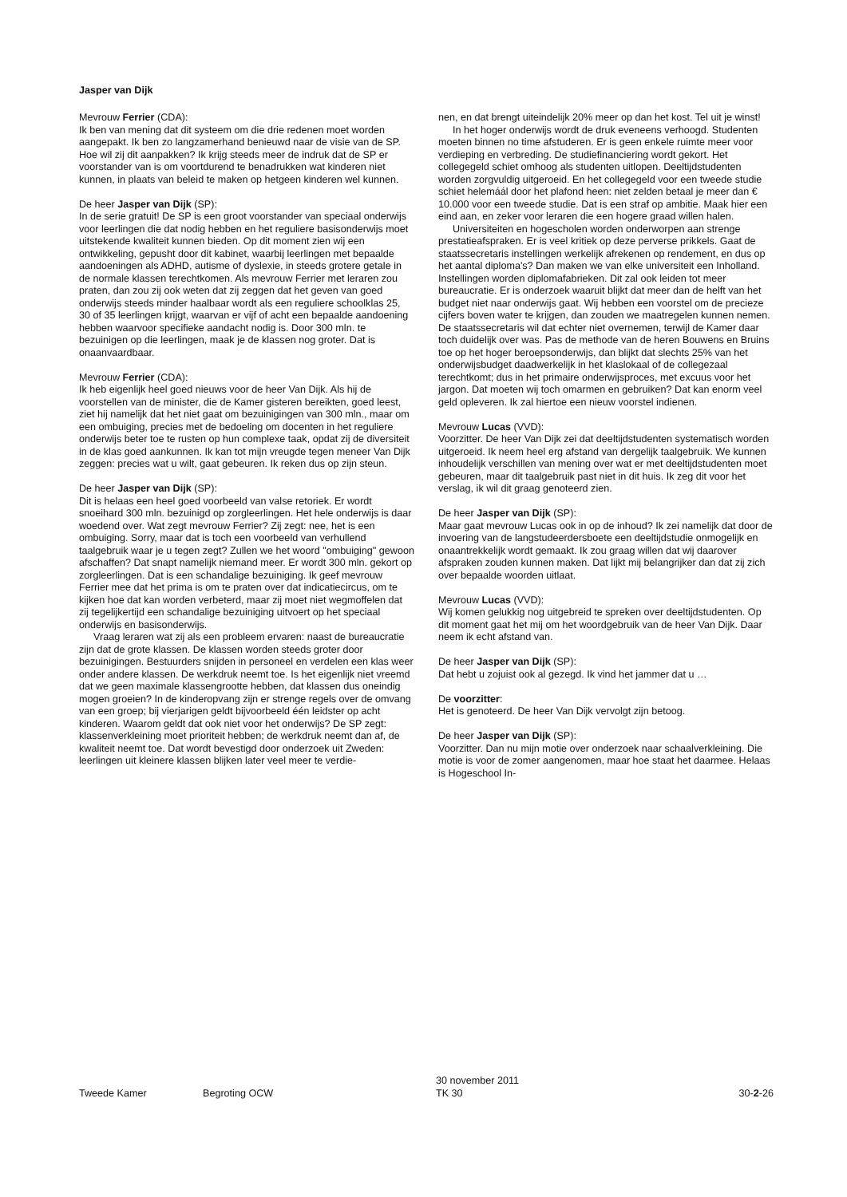Jasper van Dijk
Mevrouw Ferrier (CDA):
Ik ben van mening dat dit systeem om die drie redenen moet worden aangepakt. Ik ben zo langzamerhand benieuwd naar de visie van de SP. Hoe wil zij dit aanpakken? Ik krijg steeds meer de indruk dat de SP er voorstander van is om voortdurend te benadrukken wat kinderen niet kunnen, in plaats van beleid te maken op hetgeen kinderen wel kunnen.
De heer Jasper van Dijk (SP):
In de serie gratuit! De SP is een groot voorstander van speciaal onderwijs voor leerlingen die dat nodig hebben en het reguliere basisonderwijs moet uitstekende kwaliteit kunnen bieden. Op dit moment zien wij een ontwikkeling, gepusht door dit kabinet, waarbij leerlingen met bepaalde aandoeningen als ADHD, autisme of dyslexie, in steeds grotere getale in de normale klassen terechtkomen. Als mevrouw Ferrier met leraren zou praten, dan zou zij ook weten dat zij zeggen dat het geven van goed onderwijs steeds minder haalbaar wordt als een reguliere schoolklas 25, 30 of 35 leerlingen krijgt, waarvan er vijf of acht een bepaalde aandoening hebben waarvoor specifieke aandacht nodig is. Door 300 mln. te bezuinigen op die leerlingen, maak je de klassen nog groter. Dat is onaanvaardbaar.
Mevrouw Ferrier (CDA):
Ik heb eigenlijk heel goed nieuws voor de heer Van Dijk. Als hij de voorstellen van de minister, die de Kamer gisteren bereikten, goed leest, ziet hij namelijk dat het niet gaat om bezuinigingen van 300 mln., maar om een ombuiging, precies met de bedoeling om docenten in het reguliere onderwijs beter toe te rusten op hun complexe taak, opdat zij de diversiteit in de klas goed aankunnen. Ik kan tot mijn vreugde tegen meneer Van Dijk zeggen: precies wat u wilt, gaat gebeuren. Ik reken dus op zijn steun.
De heer Jasper van Dijk (SP):
Dit is helaas een heel goed voorbeeld van valse retoriek. Er wordt snoeihard 300 mln. bezuinigd op zorgleerlingen. Het hele onderwijs is daar woedend over. Wat zegt mevrouw Ferrier? Zij zegt: nee, het is een ombuiging. Sorry, maar dat is toch een voorbeeld van verhullend taalgebruik waar je u tegen zegt? Zullen we het woord "ombuiging" gewoon afschaffen? Dat snapt namelijk niemand meer. Er wordt 300 mln. gekort op zorgleerlingen. Dat is een schandalige bezuiniging. Ik geef mevrouw Ferrier mee dat het prima is om te praten over dat indicatiecircus, om te kijken hoe dat kan worden verbeterd, maar zij moet niet wegmoffelen dat zij tegelijkertijd een schandalige bezuiniging uitvoert op het speciaal onderwijs en basisonderwijs.
Vraag leraren wat zij als een probleem ervaren: naast de bureaucratie zijn dat de grote klassen. De klassen worden steeds groter door bezuinigingen. Bestuurders snijden in personeel en verdelen een klas weer onder andere klassen. De werkdruk neemt toe. Is het eigenlijk niet vreemd dat we geen maximale klassengrootte hebben, dat klassen dus oneindig mogen groeien? In de kinderopvang zijn er strenge regels over de omvang van een groep; bij vierjarigen geldt bijvoorbeeld één leidster op acht kinderen. Waarom geldt dat ook niet voor het onderwijs? De SP zegt: klassenverkleining moet prioriteit hebben; de werkdruk neemt dan af, de kwaliteit neemt toe. Dat wordt bevestigd door onderzoek uit Zweden: leerlingen uit kleinere klassen blijken later veel meer te verdie-
nen, en dat brengt uiteindelijk 20% meer op dan het kost. Tel uit je winst!
In het hoger onderwijs wordt de druk eveneens verhoogd. Studenten moeten binnen no time afstuderen. Er is geen enkele ruimte meer voor verdieping en verbreding. De studiefinanciering wordt gekort. Het collegegeld schiet omhoog als studenten uitlopen. Deeltijdstudenten worden zorgvuldig uitgeroeid. En het collegegeld voor een tweede studie schiet helemáál door het plafond heen: niet zelden betaal je meer dan € 10.000 voor een tweede studie. Dat is een straf op ambitie. Maak hier een eind aan, en zeker voor leraren die een hogere graad willen halen.
Universiteiten en hogescholen worden onderworpen aan strenge prestatieafspraken. Er is veel kritiek op deze perverse prikkels. Gaat de staatssecretaris instellingen werkelijk afrekenen op rendement, en dus op het aantal diploma's? Dan maken we van elke universiteit een Inholland. Instellingen worden diplomafabrieken. Dit zal ook leiden tot meer bureaucratie. Er is onderzoek waaruit blijkt dat meer dan de helft van het budget niet naar onderwijs gaat. Wij hebben een voorstel om de precieze cijfers boven water te krijgen, dan zouden we maatregelen kunnen nemen. De staatssecretaris wil dat echter niet overnemen, terwijl de Kamer daar toch duidelijk over was. Pas de methode van de heren Bouwens en Bruins toe op het hoger beroepsonderwijs, dan blijkt dat slechts 25% van het onderwijsbudget daadwerkelijk in het klaslokaal of de collegezaal terechtkomt; dus in het primaire onderwijsproces, met excuus voor het jargon. Dat moeten wij toch omarmen en gebruiken? Dat kan enorm veel geld opleveren. Ik zal hiertoe een nieuw voorstel indienen.
Mevrouw Lucas (VVD):
Voorzitter. De heer Van Dijk zei dat deeltijdstudenten systematisch worden uitgeroeid. Ik neem heel erg afstand van dergelijk taalgebruik. We kunnen inhoudelijk verschillen van mening over wat er met deeltijdstudenten moet gebeuren, maar dit taalgebruik past niet in dit huis. Ik zeg dit voor het verslag, ik wil dit graag genoteerd zien.
De heer Jasper van Dijk (SP):
Maar gaat mevrouw Lucas ook in op de inhoud? Ik zei namelijk dat door de invoering van de langstudeerdersboete een deeltijdstudie onmogelijk en onaantrekkelijk wordt gemaakt. Ik zou graag willen dat wij daarover afspraken zouden kunnen maken. Dat lijkt mij belangrijker dan dat zij zich over bepaalde woorden uitlaat.
Mevrouw Lucas (VVD):
Wij komen gelukkig nog uitgebreid te spreken over deeltijdstudenten. Op dit moment gaat het mij om het woordgebruik van de heer Van Dijk. Daar neem ik echt afstand van.
De heer Jasper van Dijk (SP):
Dat hebt u zojuist ook al gezegd. Ik vind het jammer dat u …
De voorzitter:
Het is genoteerd. De heer Van Dijk vervolgt zijn betoog.
De heer Jasper van Dijk (SP):
Voorzitter. Dan nu mijn motie over onderzoek naar schaalverkleining. Die motie is voor de zomer aangenomen, maar hoe staat het daarmee. Helaas is Hogeschool In-
Tweede Kamer
Begroting OCW
30 november 2011
TK 30
30-2-26